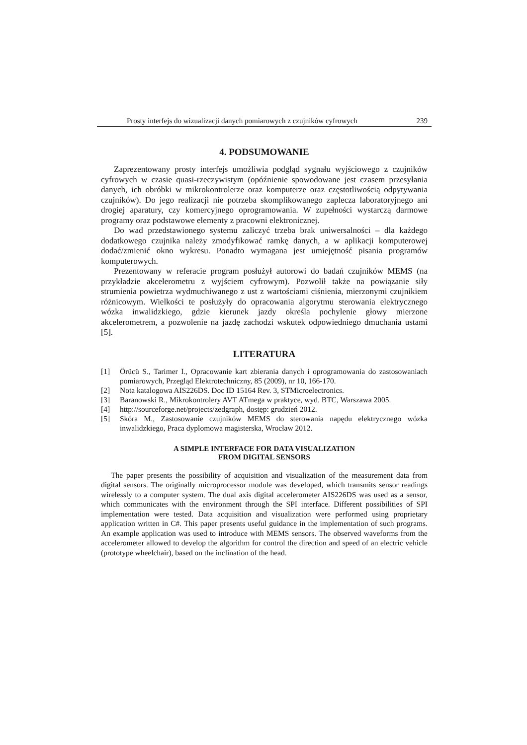Prosty interfejs do wizualizacji danych pomiarowych z czujników cyfrowych 239
4. PODSUMOWANIE
Zaprezentowany prosty interfejs umożliwia podgląd sygnału wyjściowego z czujników cyfrowych w czasie quasi-rzeczywistym (opóźnienie spowodowane jest czasem przesyłania danych, ich obróbki w mikrokontrolerze oraz komputerze oraz częstotliwością odpytywania czujników). Do jego realizacji nie potrzeba skomplikowanego zaplecza laboratoryjnego ani drogiej aparatury, czy komercyjnego oprogramowania. W zupełności wystarczą darmowe programy oraz podstawowe elementy z pracowni elektronicznej.
Do wad przedstawionego systemu zaliczyć trzeba brak uniwersalności – dla każdego dodatkowego czujnika należy zmodyfikować ramkę danych, a w aplikacji komputerowej dodać/zmienić okno wykresu. Ponadto wymagana jest umiejętność pisania programów komputerowych.
Prezentowany w referacie program posłużył autorowi do badań czujników MEMS (na przykładzie akcelerometru z wyjściem cyfrowym). Pozwolił także na powiązanie siły strumienia powietrza wydmuchiwanego z ust z wartościami ciśnienia, mierzonymi czujnikiem różnicowym. Wielkości te posłużyły do opracowania algorytmu sterowania elektrycznego wózka inwalidzkiego, gdzie kierunek jazdy określa pochylenie głowy mierzone akcelerometrem, a pozwolenie na jazdę zachodzi wskutek odpowiedniego dmuchania ustami [5].
LITERATURA
[1] Örücü S., Tarimer I., Opracowanie kart zbierania danych i oprogramowania do zastosowaniach pomiarowych, Przegląd Elektrotechniczny, 85 (2009), nr 10, 166-170.
[2] Nota katalogowa AIS226DS. Doc ID 15164 Rev. 3, STMicroelectronics.
[3] Baranowski R., Mikrokontrolery AVT ATmega w praktyce, wyd. BTC, Warszawa 2005.
[4] http://sourceforge.net/projects/zedgraph, dostęp: grudzień 2012.
[5] Skóra M., Zastosowanie czujników MEMS do sterowania napędu elektrycznego wózka inwalidzkiego, Praca dyplomowa magisterska, Wrocław 2012.
A SIMPLE INTERFACE FOR DATA VISUALIZATION
FROM DIGITAL SENSORS
The paper presents the possibility of acquisition and visualization of the measurement data from digital sensors. The originally microprocessor module was developed, which transmits sensor readings wirelessly to a computer system. The dual axis digital accelerometer AIS226DS was used as a sensor, which communicates with the environment through the SPI interface. Different possibilities of SPI implementation were tested. Data acquisition and visualization were performed using proprietary application written in C#. This paper presents useful guidance in the implementation of such programs. An example application was used to introduce with MEMS sensors. The observed waveforms from the accelerometer allowed to develop the algorithm for control the direction and speed of an electric vehicle (prototype wheelchair), based on the inclination of the head.